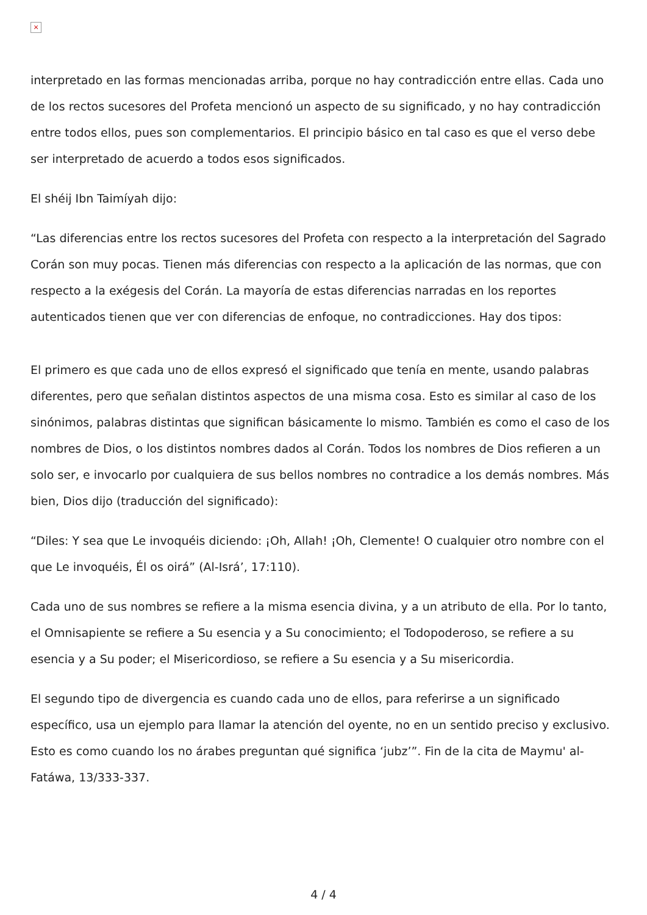×
interpretado en las formas mencionadas arriba, porque no hay contradicción entre ellas. Cada uno de los rectos sucesores del Profeta mencionó un aspecto de su significado, y no hay contradicción entre todos ellos, pues son complementarios. El principio básico en tal caso es que el verso debe ser interpretado de acuerdo a todos esos significados.
El shéij Ibn Taimíyah dijo:
“Las diferencias entre los rectos sucesores del Profeta con respecto a la interpretación del Sagrado Corán son muy pocas. Tienen más diferencias con respecto a la aplicación de las normas, que con respecto a la exégesis del Corán. La mayoría de estas diferencias narradas en los reportes autenticados tienen que ver con diferencias de enfoque, no contradicciones. Hay dos tipos:
El primero es que cada uno de ellos expresó el significado que tenía en mente, usando palabras diferentes, pero que señalan distintos aspectos de una misma cosa. Esto es similar al caso de los sinónimos, palabras distintas que significan básicamente lo mismo. También es como el caso de los nombres de Dios, o los distintos nombres dados al Corán. Todos los nombres de Dios refieren a un solo ser, e invocarlo por cualquiera de sus bellos nombres no contradice a los demás nombres. Más bien, Dios dijo (traducción del significado):
“Diles: Y sea que Le invoquéis diciendo: ¡Oh, Allah! ¡Oh, Clemente! O cualquier otro nombre con el que Le invoquéis, Él os oirá” (Al-Isrá’, 17:110).
Cada uno de sus nombres se refiere a la misma esencia divina, y a un atributo de ella. Por lo tanto, el Omnisapiente se refiere a Su esencia y a Su conocimiento; el Todopoderoso, se refiere a su esencia y a Su poder; el Misericordioso, se refiere a Su esencia y a Su misericordia.
El segundo tipo de divergencia es cuando cada uno de ellos, para referirse a un significado específico, usa un ejemplo para llamar la atención del oyente, no en un sentido preciso y exclusivo. Esto es como cuando los no árabes preguntan qué significa ‘jubz’”. Fin de la cita de Maymu' al-Fatáwa, 13/333-337.
4 / 4